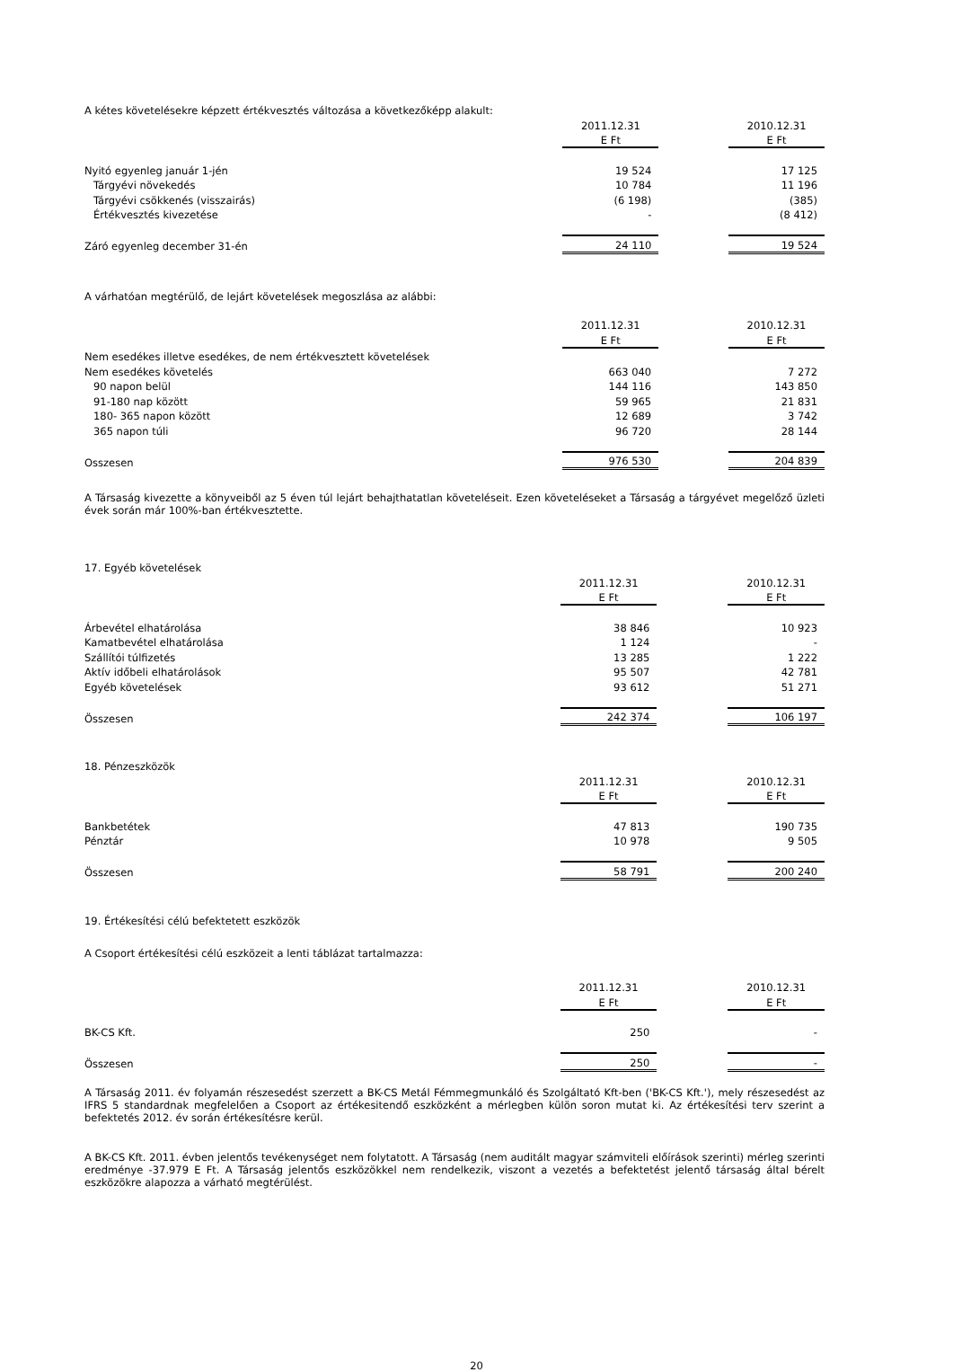A kétes követelésekre képzett értékvesztés változása a következőképp alakult:
| | 2011.12.31 | | 2010.12.31 |
| | E Ft | | E Ft |
| Nyitó egyenleg január 1-jén | 19 524 | | 17 125 |
| Tárgyévi növekedés | 10 784 | | 11 196 |
| Tárgyévi csökkenés (visszairás) | (6 198) | | (385) |
| Értékvesztés kivezetése | - | | (8 412) |
| Záró egyenleg december 31-én | 24 110 | | 19 524 |
A várhatóan megtérülő, de lejárt követelések megoszlása az alábbi:
| | 2011.12.31 | | 2010.12.31 |
| | E Ft | | E Ft |
| Nem esedékes illetve esedékes, de nem értékvesztett követelések | | | |
| Nem esedékes követelés | 663 040 | | 7 272 |
| 90 napon belül | 144 116 | | 143 850 |
| 91-180 nap között | 59 965 | | 21 831 |
| 180- 365 napon között | 12 689 | | 3 742 |
| 365 napon túli | 96 720 | | 28 144 |
| Osszesen | 976 530 | | 204 839 |
A Társaság kivezette a könyveiből az 5 éven túl lejárt behajthatatlan követeléseit. Ezen követeléseket a Társaság a tárgyévet megelőző üzleti évek során már 100%-ban értékvesztette.
17. Egyéb követelések
| | 2011.12.31 | | 2010.12.31 |
| | E Ft | | E Ft |
| Árbevétel elhatárolása | 38 846 | | 10 923 |
| Kamatbevétel elhatárolása | 1 124 | | - |
| Szállítói túlfizetés | 13 285 | | 1 222 |
| Aktív időbeli elhatárolások | 95 507 | | 42 781 |
| Egyéb követelések | 93 612 | | 51 271 |
| Összesen | 242 374 | | 106 197 |
18. Pénzeszközök
| | 2011.12.31 | | 2010.12.31 |
| | E Ft | | E Ft |
| Bankbetétek | 47 813 | | 190 735 |
| Pénztár | 10 978 | | 9 505 |
| Összesen | 58 791 | | 200 240 |
19. Értékesítési célú befektetett eszközök
A Csoport értékesítési célú eszközeit a lenti táblázat tartalmazza:
| | 2011.12.31 | | 2010.12.31 |
| | E Ft | | E Ft |
| BK-CS Kft. | 250 | | - |
| Összesen | 250 | | - |
A Társaság 2011. év folyamán részesedést szerzett a BK-CS Metál Fémmegmunkáló és Szolgáltató Kft-ben ('BK-CS Kft.'), mely részesedést az IFRS 5 standardnak megfelelően a Csoport az értékesitendő eszközként a mérlegben külön soron mutat ki. Az értékesítési terv szerint a befektetés 2012. év során értékesítésre kerül.
A BK-CS Kft. 2011. évben jelentős tevékenységet nem folytatott. A Társaság (nem auditált magyar számviteli előírások szerinti) mérleg szerinti eredménye -37.979 E Ft. A Társaság jelentős eszközökkel nem rendelkezik, viszont a vezetés a befektetést jelentő társaság által bérelt eszközökre alapozza a várható megtérülést.
20